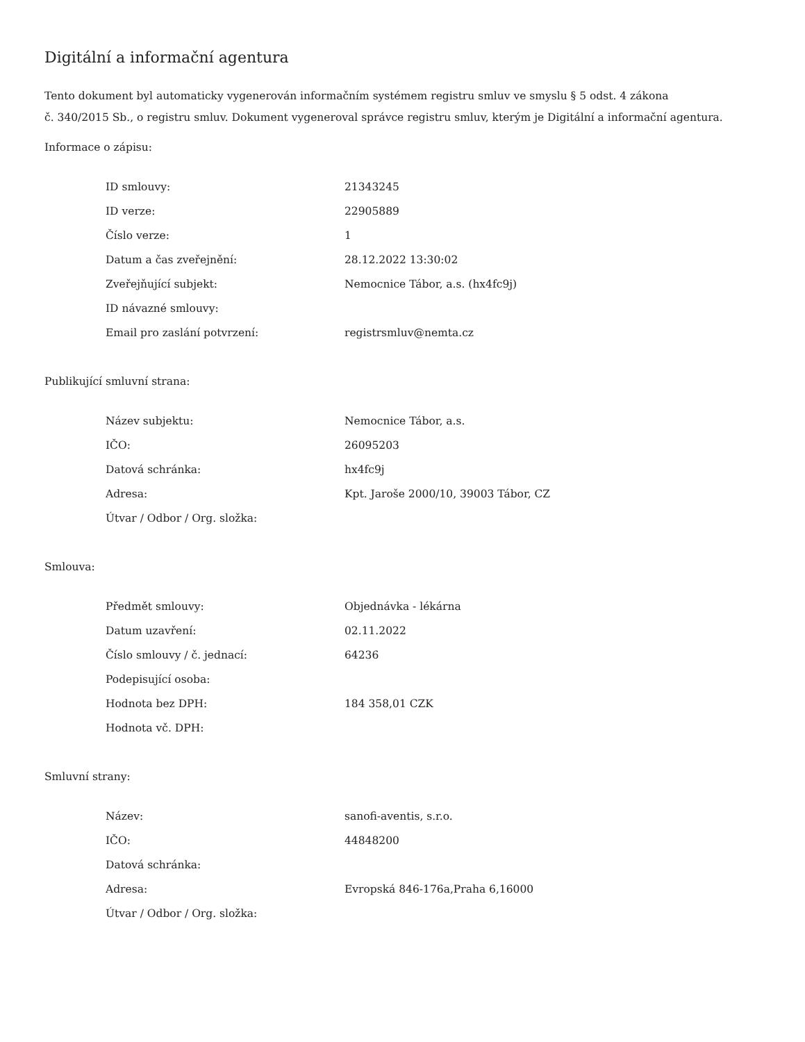Digitální a informační agentura
Tento dokument byl automaticky vygenerován informačním systémem registru smluv ve smyslu § 5 odst. 4 zákona
č. 340/2015 Sb., o registru smluv. Dokument vygeneroval správce registru smluv, kterým je Digitální a informační agentura.
Informace o zápisu:
| ID smlouvy: | 21343245 |
| ID verze: | 22905889 |
| Číslo verze: | 1 |
| Datum a čas zveřejnění: | 28.12.2022 13:30:02 |
| Zveřejňující subjekt: | Nemocnice Tábor, a.s. (hx4fc9j) |
| ID návazné smlouvy: | |
| Email pro zaslání potvrzení: | registrsmluv@nemta.cz |
Publikující smluvní strana:
| Název subjektu: | Nemocnice Tábor, a.s. |
| IČO: | 26095203 |
| Datová schránka: | hx4fc9j |
| Adresa: | Kpt. Jaroše 2000/10, 39003 Tábor, CZ |
| Útvar / Odbor / Org. složka: | |
Smlouva:
| Předmět smlouvy: | Objednávka - lékárna |
| Datum uzavření: | 02.11.2022 |
| Číslo smlouvy / č. jednací: | 64236 |
| Podepisující osoba: | |
| Hodnota bez DPH: | 184 358,01 CZK |
| Hodnota vč. DPH: | |
Smluvní strany:
| Název: | sanofi-aventis, s.r.o. |
| IČO: | 44848200 |
| Datová schránka: | |
| Adresa: | Evropská 846-176a,Praha 6,16000 |
| Útvar / Odbor / Org. složka: | |